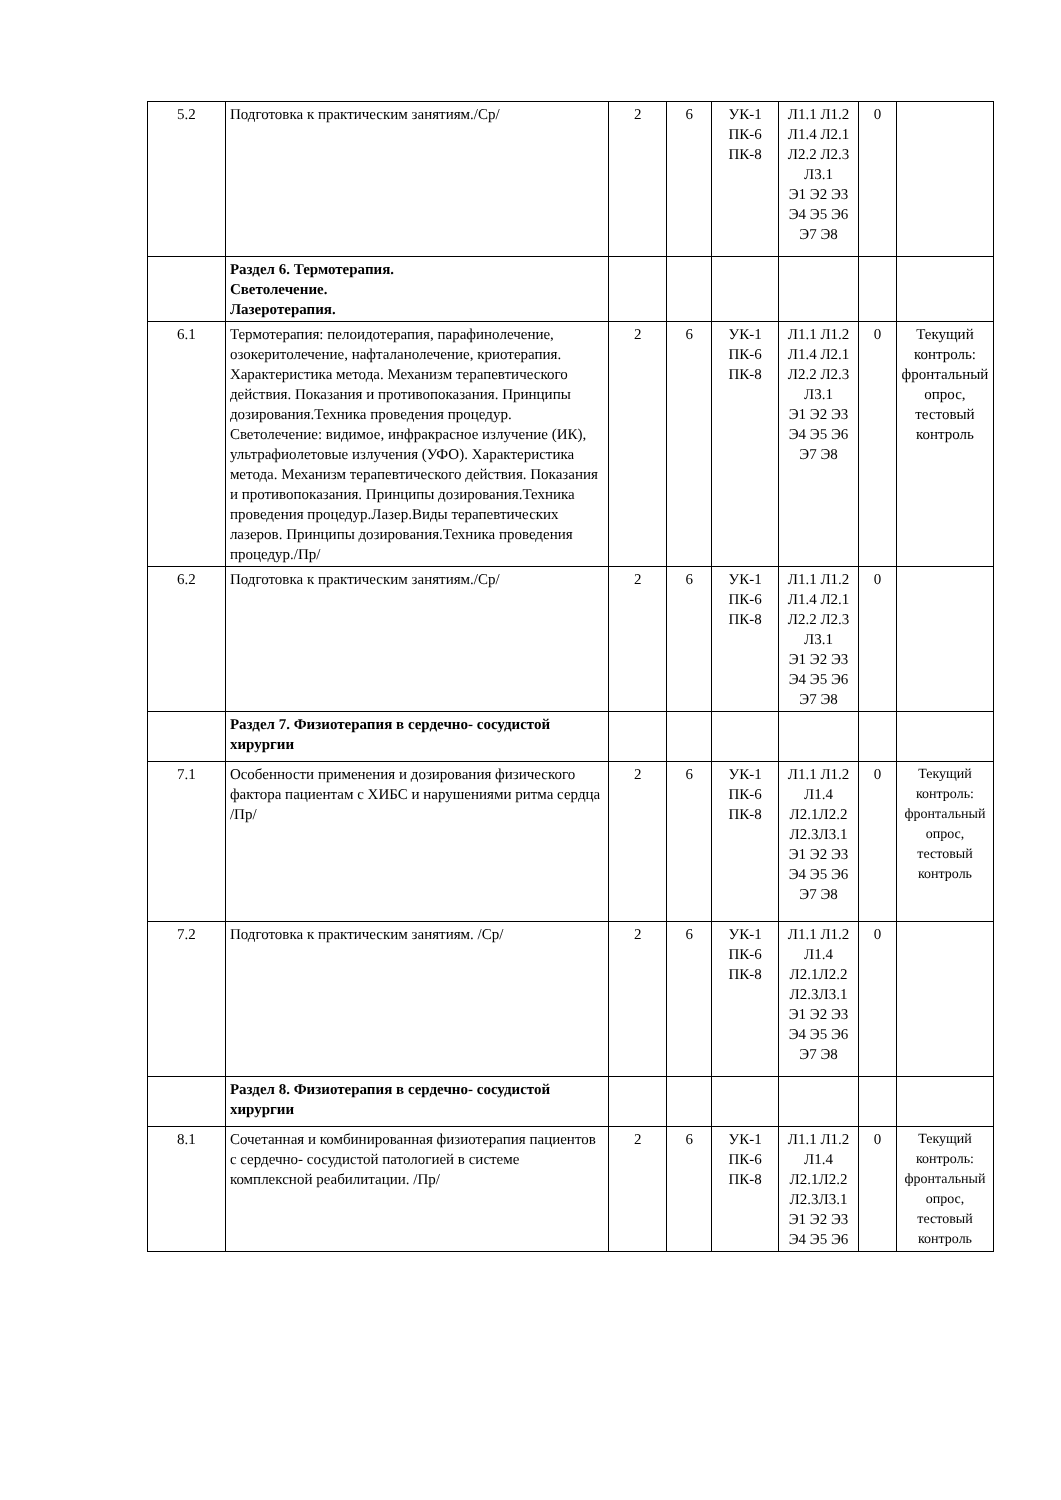| 5.2 | Подготовка к практическим занятиям./Ср/ | 2 | 6 | УК-1 ПК-6 ПК-8 | Л1.1 Л1.2 Л1.4 Л2.1 Л2.2 Л2.3 Л3.1 Э1 Э2 Э3 Э4 Э5 Э6 Э7 Э8 | 0 | |
| | Раздел 6. Термотерапия. Светолечение. Лазеротерапия. | | | | | | |
| 6.1 | Термотерапия: пелоидотерапия, парафинолечение, озокеритолечение, нафталанолечение, криотерапия. Характеристика метода. Механизм терапевтического действия. Показания и противопоказания. Принципы дозирования.Техника проведения процедур. Светолечение: видимое, инфракрасное излучение (ИК), ультрафиолетовые излучения (УФО). Характеристика метода. Механизм терапевтического действия. Показания и противопоказания. Принципы дозирования.Техника проведения процедур.Лазер.Виды терапевтических лазеров. Принципы дозирования.Техника проведения процедур./Пр/ | 2 | 6 | УК-1 ПК-6 ПК-8 | Л1.1 Л1.2 Л1.4 Л2.1 Л2.2 Л2.3 Л3.1 Э1 Э2 Э3 Э4 Э5 Э6 Э7 Э8 | 0 | Текущий контроль: фронтальный опрос, тестовый контроль |
| 6.2 | Подготовка к практическим занятиям./Ср/ | 2 | 6 | УК-1 ПК-6 ПК-8 | Л1.1 Л1.2 Л1.4 Л2.1 Л2.2 Л2.3 Л3.1 Э1 Э2 Э3 Э4 Э5 Э6 Э7 Э8 | 0 | |
| | Раздел 7. Физиотерапия в сердечно- сосудистой хирургии | | | | | | |
| 7.1 | Особенности применения и дозирования физического фактора пациентам с ХИБС и нарушениями ритма сердца /Пр/ | 2 | 6 | УК-1 ПК-6 ПК-8 | Л1.1 Л1.2 Л1.4 Л2.1Л2.2 Л2.3Л3.1 Э1 Э2 Э3 Э4 Э5 Э6 Э7 Э8 | 0 | Текущий контроль: фронтальный опрос, тестовый контроль |
| 7.2 | Подготовка к практическим занятиям. /Ср/ | 2 | 6 | УК-1 ПК-6 ПК-8 | Л1.1 Л1.2 Л1.4 Л2.1Л2.2 Л2.3Л3.1 Э1 Э2 Э3 Э4 Э5 Э6 Э7 Э8 | 0 | |
| | Раздел 8. Физиотерапия в сердечно- сосудистой хирургии | | | | | | |
| 8.1 | Сочетанная и комбинированная физиотерапия пациентов с сердечно- сосудистой патологией в системе комплексной реабилитации. /Пр/ | 2 | 6 | УК-1 ПК-6 ПК-8 | Л1.1 Л1.2 Л1.4 Л2.1Л2.2 Л2.3Л3.1 Э1 Э2 Э3 Э4 Э5 Э6 | 0 | Текущий контроль: фронтальный опрос, тестовый контроль |